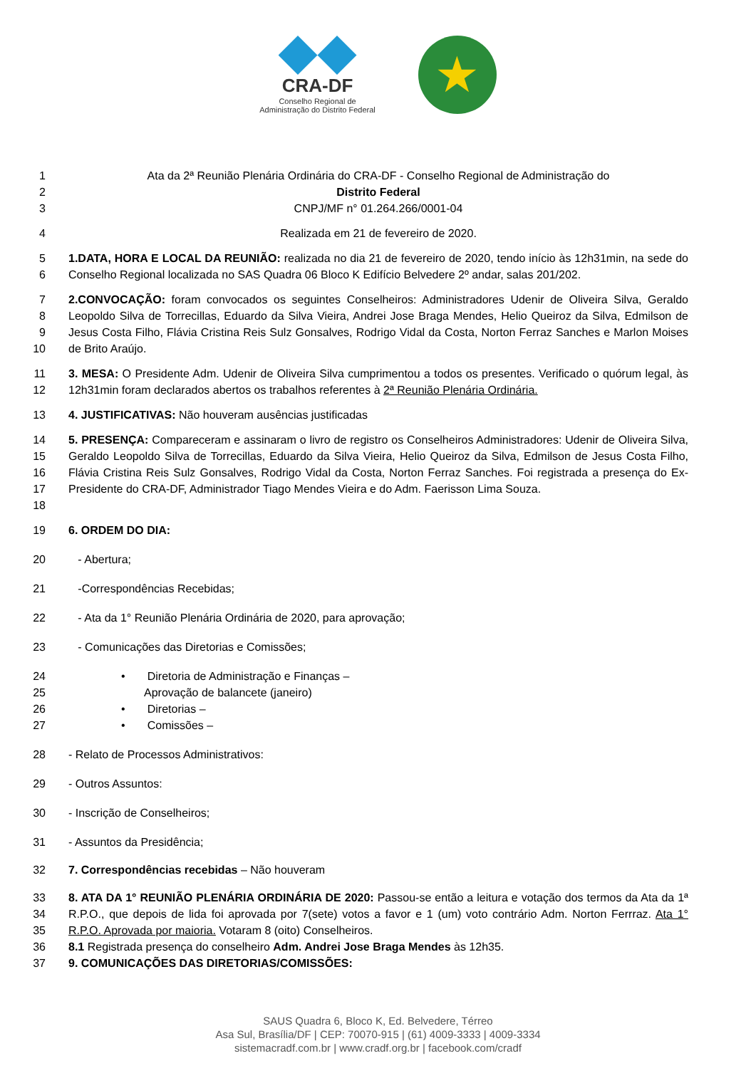CRA-DF
Conselho Regional de
Administração do Distrito Federal
★
1
2
3
Ata da 2ª Reunião Plenária Ordinária do CRA-DF - Conselho Regional de Administração do
Distrito Federal
CNPJ/MF n° 01.264.266/0001-04
4 Realizada em 21 de fevereiro de 2020.
5
6
1.DATA, HORA E LOCAL DA REUNIÃO: realizada no dia 21 de fevereiro de 2020, tendo início às 12h31min, na sede do Conselho Regional localizada no SAS Quadra 06 Bloco K Edifício Belvedere 2º andar, salas 201/202.
7
8
9
10
2.CONVOCAÇÃO: foram convocados os seguintes Conselheiros: Administradores Udenir de Oliveira Silva, Geraldo Leopoldo Silva de Torrecillas, Eduardo da Silva Vieira, Andrei Jose Braga Mendes, Helio Queiroz da Silva, Edmilson de Jesus Costa Filho, Flávia Cristina Reis Sulz Gonsalves, Rodrigo Vidal da Costa, Norton Ferraz Sanches e Marlon Moises de Brito Araújo.
11
12
3. MESA: O Presidente Adm. Udenir de Oliveira Silva cumprimentou a todos os presentes. Verificado o quórum legal, às 12h31min foram declarados abertos os trabalhos referentes à 2ª Reunião Plenária Ordinária.
13 4. JUSTIFICATIVAS: Não houveram ausências justificadas
14
15
16
17
18
5. PRESENÇA: Compareceram e assinaram o livro de registro os Conselheiros Administradores: Udenir de Oliveira Silva, Geraldo Leopoldo Silva de Torrecillas, Eduardo da Silva Vieira, Helio Queiroz da Silva, Edmilson de Jesus Costa Filho, Flávia Cristina Reis Sulz Gonsalves, Rodrigo Vidal da Costa, Norton Ferraz Sanches. Foi registrada a presença do Ex-Presidente do CRA-DF, Administrador Tiago Mendes Vieira e do Adm. Faerisson Lima Souza.
19 6. ORDEM DO DIA:
20 - Abertura;
21 -Correspondências Recebidas;
22 - Ata da 1° Reunião Plenária Ordinária de 2020, para aprovação;
23 - Comunicações das Diretorias e Comissões;
24
25
26
27
• Diretoria de Administração e Finanças –
Aprovação de balancete (janeiro)
• Diretorias –
• Comissões –
28 - Relato de Processos Administrativos:
29 - Outros Assuntos:
30 - Inscrição de Conselheiros;
31 - Assuntos da Presidência;
32 7. Correspondências recebidas – Não houveram
33
34
35
36
37
8. ATA DA 1° REUNIÃO PLENÁRIA ORDINÁRIA DE 2020: Passou-se então a leitura e votação dos termos da Ata da 1ª R.P.O., que depois de lida foi aprovada por 7(sete) votos a favor e 1 (um) voto contrário Adm. Norton Ferrraz. Ata 1° R.P.O. Aprovada por maioria. Votaram 8 (oito) Conselheiros.
8.1 Registrada presença do conselheiro Adm. Andrei Jose Braga Mendes às 12h35.
9. COMUNICAÇÕES DAS DIRETORIAS/COMISSÕES:
SAUS Quadra 6, Bloco K, Ed. Belvedere, Térreo
Asa Sul, Brasília/DF | CEP: 70070-915 | (61) 4009-3333 | 4009-3334
sistemacradf.com.br | www.cradf.org.br | facebook.com/cradf